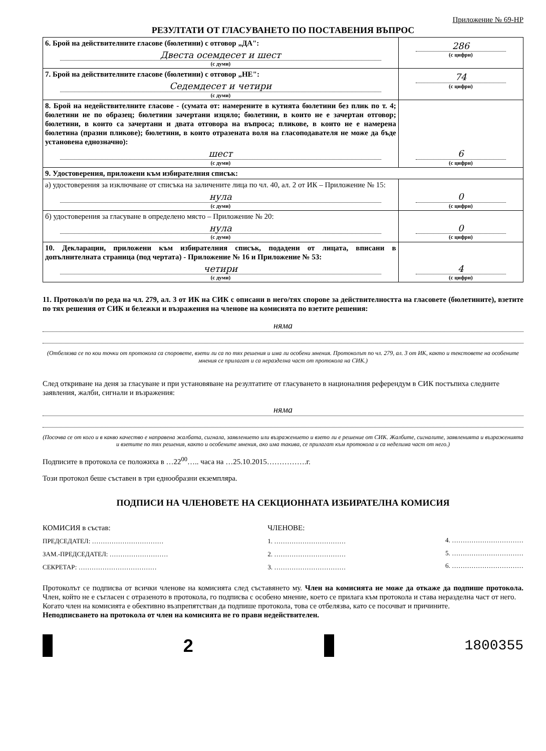Приложение № 69-НР
РЕЗУЛТАТИ ОТ ГЛАСУВАНЕТО ПО ПОСТАВЕНИЯ ВЪПРОС
| 6. Брой на действителните гласове (бюлетини) с отговор „ДА": Двеста осемдесет и шест (с думи) | 286 (с цифри) |
| 7. Брой на действителните гласове (бюлетини) с отговор „НЕ": Седемдесет и четири (с думи) | 74 (с цифри) |
| 8. Брой на недействителните гласове - (сумата от: намерените в кутията бюлетини без плик по т. 4; бюлетини не по образец; бюлетини зачертани изцяло; бюлетини, в които не е зачертан отговор; бюлетини, в които са зачертани и двата отговора на въпроса; пликове, в които не е намерена бюлетина (празни пликове); бюлетини, в които отразената воля на гласоподавателя не може да бъде установена еднозначно): шест (с думи) | 6 (с цифри) |
| 9. Удостоверения, приложени към избирателния списък: | |
| а) удостоверения за изключване от списъка на заличените лица по чл. 40, ал. 2 от ИК – Приложение № 15: нула (с думи) | 0 (с цифри) |
| б) удостоверения за гласуване в определено място – Приложение № 20: нула (с думи) | 0 (с цифри) |
| 10. Декларации, приложени към избирателния списък, подадени от лицата, вписани в допълнителната страница (под чертата) - Приложение № 16 и Приложение № 53: четири (с думи) | 4 (с цифри) |
11. Протокол/и по реда на чл. 279, ал. 3 от ИК на СИК с описани в него/тях спорове за действителността на гласовете (бюлетините), взетите по тях решения от СИК и бележки и възражения на членове на комисията по взетите решения:
няма
(Отбелязва се по кои точки от протокола са споровете, взети ли са по тях решения и има ли особени мнения. Протоколът по чл. 279, ал. 3 от ИК, както и текстовете на особените мнения се прилагат и са неразделна част от протокола на СИК.)
След откриване на деня за гласуване и при установяване на резултатите от гласуването в националния референдум в СИК постъпиха следните заявления, жалби, сигнали и възражения:
няма
(Посочва се от кого и в какво качество е направена жалбата, сигнала, заявлението или възражението и взето ли е решение от СИК. Жалбите, сигналите, заявленията и възраженията и взетите по тях решения, както и особените мнения, ако има такива, се прилагат към протокола и са неделима част от него.)
Подписите в протокола се положиха в …22<sup>00</sup>….. часа на …25.10.2015…………….г.
Този протокол беше съставен в три еднообразни екземпляра.
ПОДПИСИ НА ЧЛЕНОВЕТЕ НА СЕКЦИОННАТА ИЗБИРАТЕЛНА КОМИСИЯ
КОМИСИЯ в състав:
ПРЕДСЕДАТЕЛ: ……………………………
ЗАМ.-ПРЕДСЕДАТЕЛ: ………………………
СЕКРЕТАР: ………………………………
ЧЛЕНОВЕ:
1. ……………………………
2. ……………………………
3. ……………………………
4. ……………………………
5. ……………………………
6. ……………………………
Протоколът се подписва от всички членове на комисията след съставянето му. Член на комисията не може да откаже да подпише протокола. Член, който не е съгласен с отразеното в протокола, го подписва с особено мнение, което се прилага към протокола и става неразделна част от него.
Когато член на комисията е обективно възпрепятстван да подпише протокола, това се отбелязва, като се посочват и причините.
Неподписването на протокола от член на комисията не го прави недействителен.
2
1800355